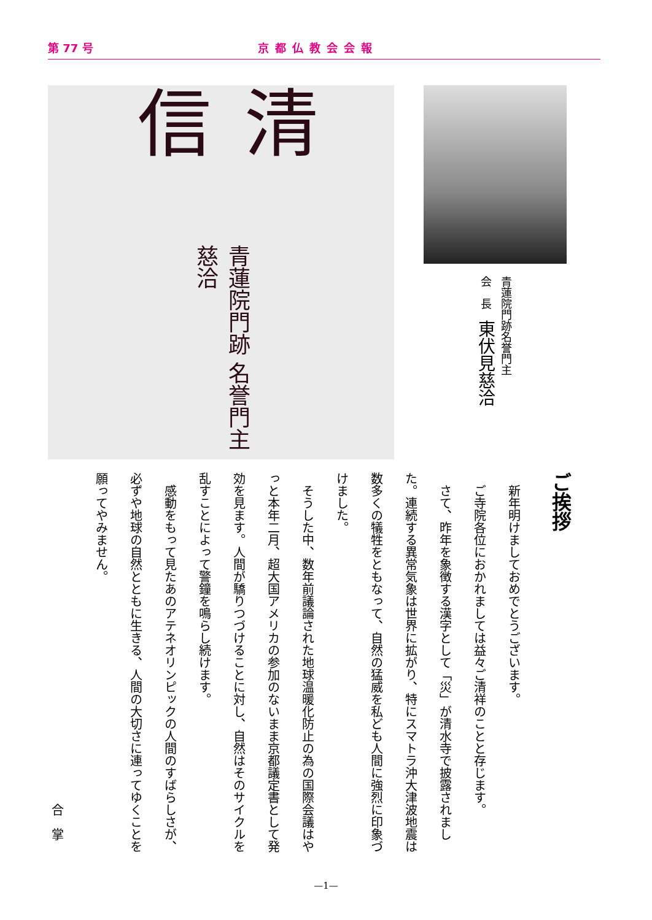第 77 号 京都仏教会会報
清信 青蓮院門跡 名誉門主 慈洽
青蓮院門跡名誉門主
会　長　東伏見慈洽
ご挨拶
新年明けましておめでとうございます。
ご寺院各位におかれましては益々ご清祥のことと存じます。
さて、昨年を象徴する漢字として「災」が清水寺で披露されました。連続する異常気象は世界に拡がり、特にスマトラ沖大津波地震は数多くの犠牲をともなって、自然の猛威を私ども人間に強烈に印象づけました。
そうした中、数年前議論された地球温暖化防止の為の国際会議はやっと本年二月、超大国アメリカの参加のないまま京都議定書として発効を見ます。人間が驕りつづけることに対し、自然はそのサイクルを乱すことによって警鐘を鳴らし続けます。
感動をもって見たあのアテネオリンピックの人間のすばらしさが、必ずや地球の自然とともに生きる、人間の大切さに連ってゆくことを願ってやみません。
合掌
—1—